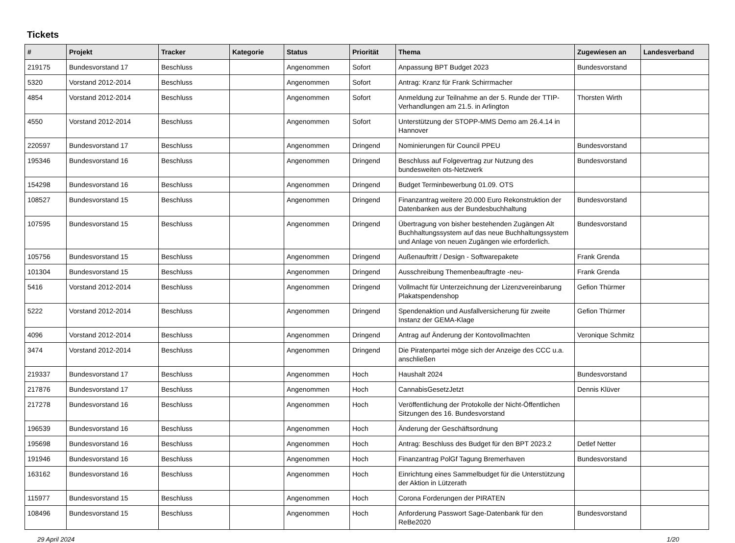Tickets
| # | Projekt | Tracker | Kategorie | Status | Priorität | Thema | Zugewiesen an | Landesverband |
| --- | --- | --- | --- | --- | --- | --- | --- | --- |
| 219175 | Bundesvorstand 17 | Beschluss | | Angenommen | Sofort | Anpassung BPT Budget 2023 | Bundesvorstand | |
| 5320 | Vorstand 2012-2014 | Beschluss | | Angenommen | Sofort | Antrag: Kranz für Frank Schirrmacher | | |
| 4854 | Vorstand 2012-2014 | Beschluss | | Angenommen | Sofort | Anmeldung zur Teilnahme an der 5. Runde der TTIP-Verhandlungen am 21.5. in Arlington | Thorsten Wirth | |
| 4550 | Vorstand 2012-2014 | Beschluss | | Angenommen | Sofort | Unterstützung der STOPP-MMS Demo am 26.4.14 in Hannover | | |
| 220597 | Bundesvorstand 17 | Beschluss | | Angenommen | Dringend | Nominierungen für Council PPEU | Bundesvorstand | |
| 195346 | Bundesvorstand 16 | Beschluss | | Angenommen | Dringend | Beschluss auf Folgevertrag zur Nutzung des bundesweiten ots-Netzwerk | Bundesvorstand | |
| 154298 | Bundesvorstand 16 | Beschluss | | Angenommen | Dringend | Budget Terminbewerbung 01.09. OTS | | |
| 108527 | Bundesvorstand 15 | Beschluss | | Angenommen | Dringend | Finanzantrag weitere 20.000 Euro Rekonstruktion der Datenbanken aus der Bundesbuchhaltung | Bundesvorstand | |
| 107595 | Bundesvorstand 15 | Beschluss | | Angenommen | Dringend | Übertragung von bisher bestehenden Zugängen Alt Buchhaltungssystem auf das neue Buchhaltungssystem und Anlage von neuen Zugängen wie erforderlich. | Bundesvorstand | |
| 105756 | Bundesvorstand 15 | Beschluss | | Angenommen | Dringend | Außenauftritt / Design - Softwarepakete | Frank Grenda | |
| 101304 | Bundesvorstand 15 | Beschluss | | Angenommen | Dringend | Ausschreibung Themenbeauftragte -neu- | Frank Grenda | |
| 5416 | Vorstand 2012-2014 | Beschluss | | Angenommen | Dringend | Vollmacht für Unterzeichnung der Lizenzvereinbarung Plakatspendenshop | Gefion Thürmer | |
| 5222 | Vorstand 2012-2014 | Beschluss | | Angenommen | Dringend | Spendenaktion und Ausfallversicherung für zweite Instanz der GEMA-Klage | Gefion Thürmer | |
| 4096 | Vorstand 2012-2014 | Beschluss | | Angenommen | Dringend | Antrag auf Änderung der Kontovollmachten | Veronique Schmitz | |
| 3474 | Vorstand 2012-2014 | Beschluss | | Angenommen | Dringend | Die Piratenpartei möge sich der Anzeige des CCC u.a. anschließen | | |
| 219337 | Bundesvorstand 17 | Beschluss | | Angenommen | Hoch | Haushalt 2024 | Bundesvorstand | |
| 217876 | Bundesvorstand 17 | Beschluss | | Angenommen | Hoch | CannabisGesetzJetzt | Dennis Klüver | |
| 217278 | Bundesvorstand 16 | Beschluss | | Angenommen | Hoch | Veröffentlichung der Protokolle der Nicht-Öffentlichen Sitzungen des 16. Bundesvorstand | | |
| 196539 | Bundesvorstand 16 | Beschluss | | Angenommen | Hoch | Änderung der Geschäftsordnung | | |
| 195698 | Bundesvorstand 16 | Beschluss | | Angenommen | Hoch | Antrag: Beschluss des Budget für den BPT 2023.2 | Detlef Netter | |
| 191946 | Bundesvorstand 16 | Beschluss | | Angenommen | Hoch | Finanzantrag PolGf Tagung Bremerhaven | Bundesvorstand | |
| 163162 | Bundesvorstand 16 | Beschluss | | Angenommen | Hoch | Einrichtung eines Sammelbudget für die Unterstützung der Aktion in Lützerath | | |
| 115977 | Bundesvorstand 15 | Beschluss | | Angenommen | Hoch | Corona Forderungen der PIRATEN | | |
| 108496 | Bundesvorstand 15 | Beschluss | | Angenommen | Hoch | Anforderung Passwort Sage-Datenbank für den ReBe2020 | Bundesvorstand | |
29 April 2024 1/20